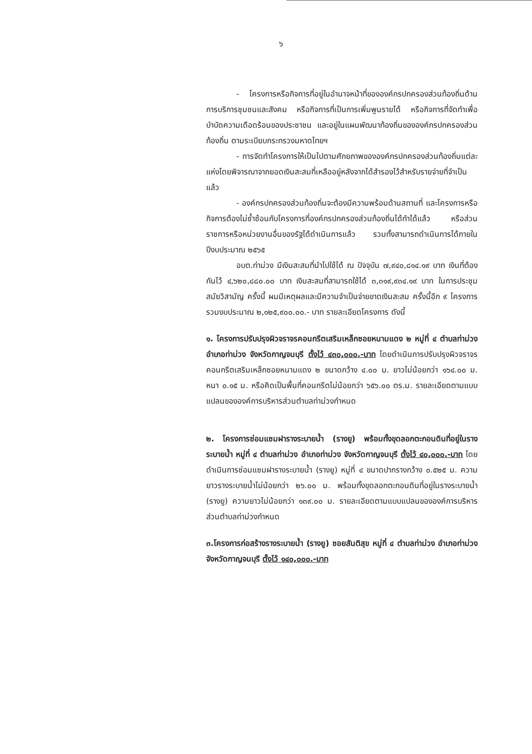๖
- โครงการหรือกิจการที่อยู่ในอำนาจหน้าที่ขององค์กรปกครองส่วนท้องถิ่นด้านการบริการชุมชนและสังคม หรือกิจการที่เป็นการเพิ่มพูนรายได้ หรือกิจการที่จัดทำเพื่อบำบัดความเดือดร้อนของประชาชน และอยู่ในแผนพัฒนาท้องถิ่นขององค์กรปกครองส่วนท้องถิ่น ตามระเบียบกระทรวงมหาดไทยฯ
- การจัดทำโครงการให้เป็นไปตามศักยภาพขององค์กรปกครองส่วนท้องถิ่นแต่ละแห่งโดยพิจารณาจากยอดเงินสะสมที่เหลืออยู่หลังจากได้สำรองไว้สำหรับรายจ่ายที่จำเป็นแล้ว
- องค์กรปกครองส่วนท้องถิ่นจะต้องมีความพร้อมด้านสถานที่ และโครงการหรือกิจการต้องไม่ซ้ำซ้อนกับโครงการที่องค์กรปกครองส่วนท้องถิ่นได้ทำได้แล้ว หรือส่วนราชการหรือหน่วยงานอื่นของรัฐได้ดำเนินการแล้ว รวมทั้งสามารถดำเนินการได้ภายในปีงบประมาณ ๒๕๖๕
อบต.ท่าม่วง มีเงินสะสมที่นำไปใช้ได้ ณ ปัจจุบัน ๗,๙๔๐,๘๑๔.๑๙ บาท เงินที่ต้องกันไว้ ๔,๖๒๐,๘๘๐.๐๐ บาท เงินสะสมที่สามารถใช้ได้ ๓,๓๑๙,๙๓๔.๑๙ บาท ในการประชุมสมัยวิสามัญ ครั้งนี้ ผมมีเหตุผลและมีความจำเป็นจ่ายขาดเงินสะสม ครั้งนี้อีก ๙ โครงการ รวมงบประมาณ ๒,๑๒๕,๙๐๐.๐๐.- บาท รายละเอียดโครงการ ดังนี้
๑. โครงการปรับปรุงผิวจราจรคอนกรีตเสริมเหล็กซอยหนามแดง ๒ หมู่ที่ ๔ ตำบลท่าม่วง อำเภอท่าม่วง จังหวัดกาญจนบุรี ตั้งไว้ ๔๓๐,๐๐๐.-บาท โดยดำเนินการปรับปรุงผิวจราจรคอนกรีตเสริมเหล็กซอยหนามแดง ๒ ขนาดกว้าง ๔.๐๐ ม. ยาวไม่น้อยกว่า ๑๖๔.๐๐ ม. หนา ๐.๑๕ ม. หรือคิดเป็นพื้นที่คอนกรีตไม่น้อยกว่า ๖๕๖.๐๐ ตร.ม. รายละเอียดตามแบบแปลนขององค์การบริหารส่วนตำบลท่าม่วงกำหนด
๒. โครงการซ่อมแซมฝารางระบายน้ำ (รางยู) พร้อมทั้งขุดลอกตะกอนดินที่อยู่ในรางระบายน้ำ หมู่ที่ ๔ ตำบลท่าม่วง อำเภอท่าม่วง จังหวัดกาญจนบุรี ตั้งไว้ ๔๐,๐๐๐.-บาท โดยดำเนินการซ่อมแซมฝารางระบายน้ำ (รางยู) หมู่ที่ ๔ ขนาดปากรางกว้าง ๐.๕๒๕ ม. ความยาวรางระบายน้ำไม่น้อยกว่า ๒๖.๐๐ ม. พร้อมทั้งขุดลอกตะกอนดินที่อยู่ในรางระบายน้ำ (รางยู) ความยาวไม่น้อยกว่า ๑๓๙.๐๐ ม. รายละเอียดตามแบบแปลนขององค์การบริหารส่วนตำบลท่าม่วงกำหนด
๓.โครงการก่อสร้างรางระบายน้ำ (รางยู) ซอยสันติสุข หมู่ที่ ๔ ตำบลท่าม่วง อำเภอท่าม่วงจังหวัดกาญจนบุรี ตั้งไว้ ๑๔๐,๐๐๐.-บาท